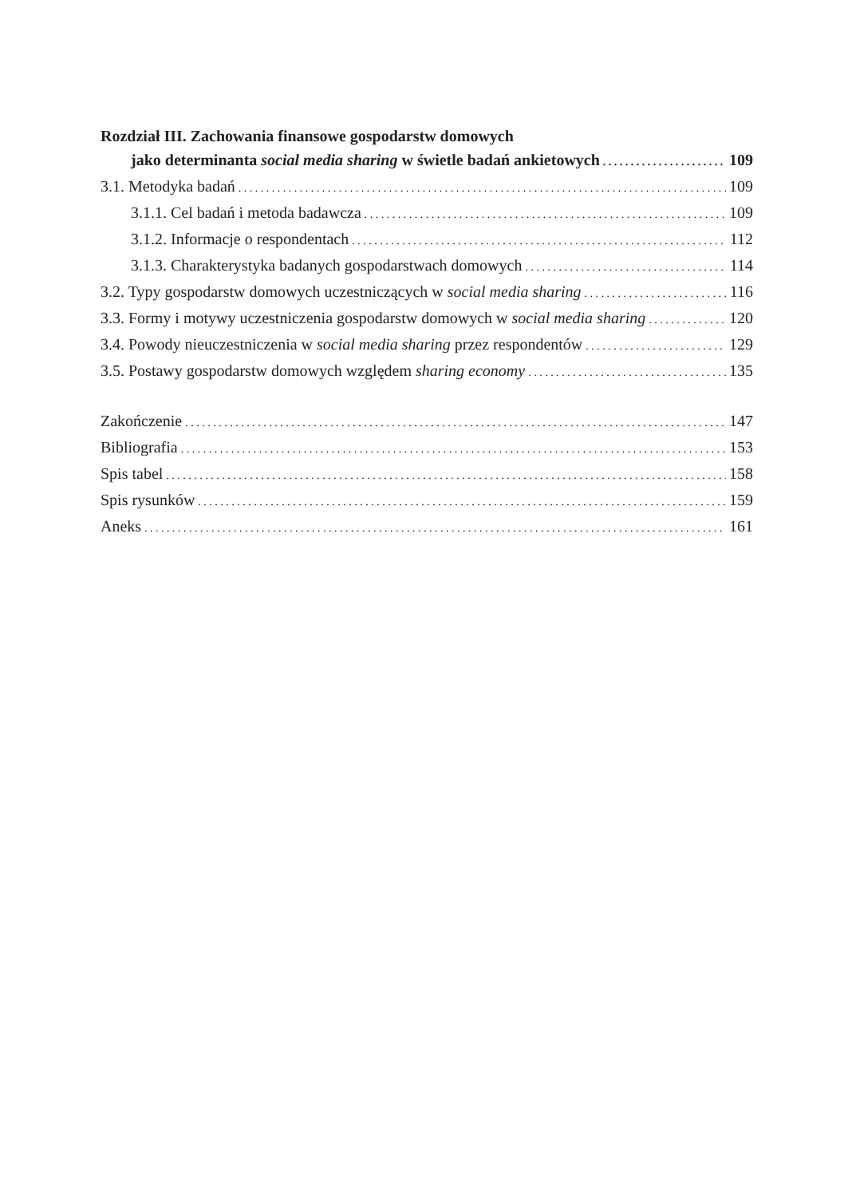Rozdział III. Zachowania finansowe gospodarstw domowych
jako determinanta social media sharing w świetle badań ankietowych 109
3.1. Metodyka badań 109
3.1.1. Cel badań i metoda badawcza 109
3.1.2. Informacje o respondentach 112
3.1.3. Charakterystyka badanych gospodarstwach domowych 114
3.2. Typy gospodarstw domowych uczestniczących w social media sharing 116
3.3. Formy i motywy uczestniczenia gospodarstw domowych w social media sharing 120
3.4. Powody nieuczestniczenia w social media sharing przez respondentów 129
3.5. Postawy gospodarstw domowych względem sharing economy 135
Zakończenie 147
Bibliografia 153
Spis tabel 158
Spis rysunków 159
Aneks 161